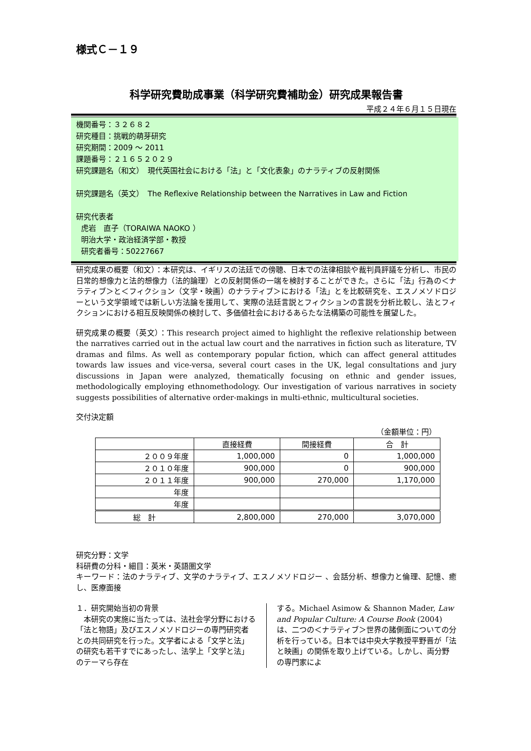様式Ｃ－１９
科学研究費助成事業（科学研究費補助金）研究成果報告書
平成２４年６月１５日現在
機関番号：３２６８２
研究種目：挑戦的萌芽研究
研究期間：2009 ～ 2011
課題番号：２１６５２０２９
研究課題名（和文）　現代英国社会における「法」と「文化表象」のナラティブの反射関係
研究課題名（英文）　The Reflexive Relationship between the Narratives in Law and Fiction
研究代表者
虎岩　直子（TORAIWA NAOKO ）
明治大学・政治経済学部・教授
研究者番号：50227667
研究成果の概要（和文）：本研究は、イギリスの法廷での傍聴、日本での法律相談や裁判員評議を分析し、市民の日常的想像力と法的想像力（法的論理）との反射関係の一端を検討することができた。さらに「法」行為の＜ナラティブ＞と＜フィクション（文学・映画）のナラティブ＞における「法」とを比較研究を、エスノメソドロジーという文学領域では新しい方法論を援用して、実際の法廷言説とフィクションの言説を分析比較し、法とフィクションにおける相互反映関係の検討して、多価値社会におけるあらたな法構築の可能性を展望した。
研究成果の概要（英文）：This research project aimed to highlight the reflexive relationship between the narratives carried out in the actual law court and the narratives in fiction such as literature, TV dramas and films. As well as contemporary popular fiction, which can affect general attitudes towards law issues and vice-versa, several court cases in the UK, legal consultations and jury discussions in Japan were analyzed, thematically focusing on ethnic and gender issues, methodologically employing ethnomethodology. Our investigation of various narratives in society suggests possibilities of alternative order-makings in multi-ethnic, multicultural societies.
交付決定額
（金額単位：円）
| | 直接経費 | 間接経費 | 合 計 |
| --- | --- | --- | --- |
| ２００９年度 | 1,000,000 | 0 | 1,000,000 |
| ２０１０年度 | 900,000 | 0 | 900,000 |
| ２０１１年度 | 900,000 | 270,000 | 1,170,000 |
| 年度 | | | |
| 年度 | | | |
| 総 計 | 2,800,000 | 270,000 | 3,070,000 |
研究分野：文学
科研費の分科・細目：英米・英語圏文学
キーワード：法のナラティブ、文学のナラティブ、エスノメソドロジー 、会話分析、想像力と倫理、記憶、癒し、医療面接
１．研究開始当初の背景
　本研究の実施に当たっては、法社会学分野における「法と物語」及びエスノメソドロジーの専門研究者との共同研究を行った。文学者による「文学と法」の研究も若干すでにあったし、法学上「文学と法」のテーマら存在
する。Michael Asimow & Shannon Mader, Law and Popular Culture: A Course Book (2004)は、二つの＜ナラティブ＞世界の諸側面についての分析を行っている。日本では中央大学教授平野晋が「法と映画」の関係を取り上げている。しかし、両分野の専門家によ